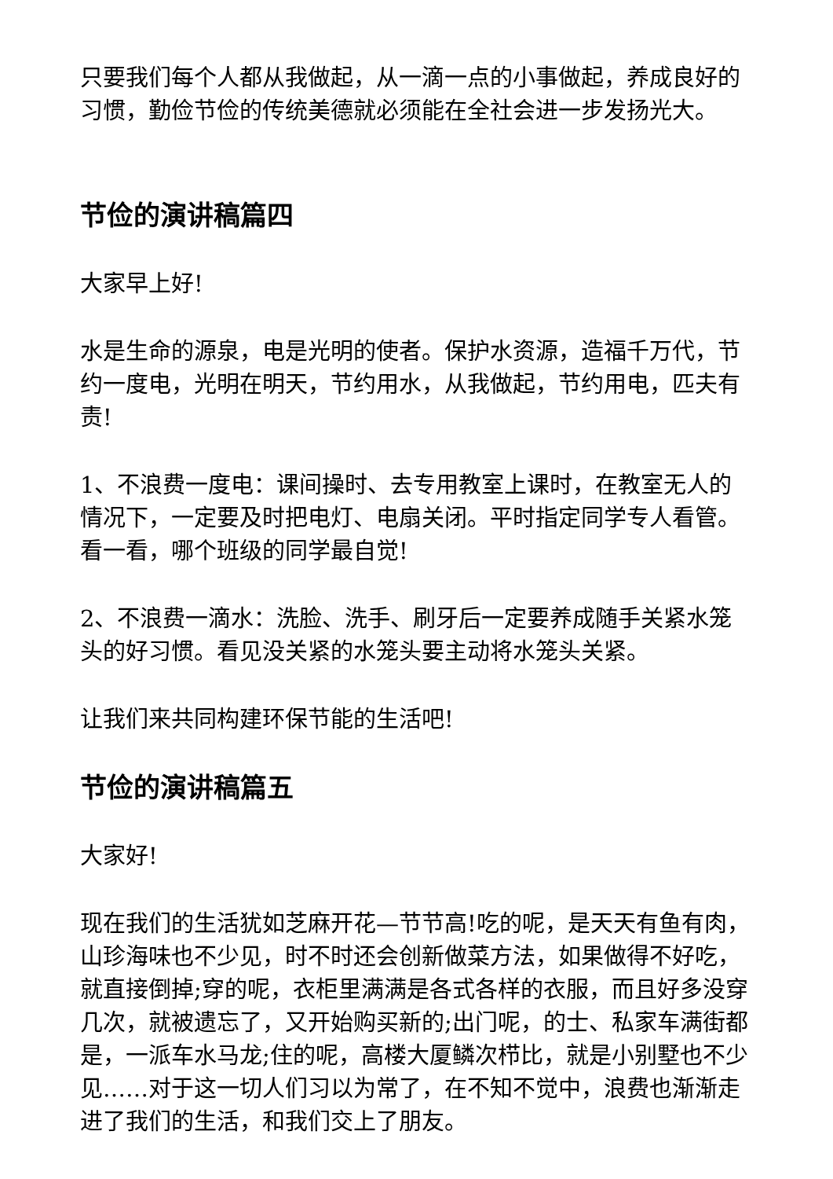只要我们每个人都从我做起，从一滴一点的小事做起，养成良好的习惯，勤俭节俭的传统美德就必须能在全社会进一步发扬光大。
节俭的演讲稿篇四
大家早上好!
水是生命的源泉，电是光明的使者。保护水资源，造福千万代，节约一度电，光明在明天，节约用水，从我做起，节约用电，匹夫有责!
1、不浪费一度电：课间操时、去专用教室上课时，在教室无人的情况下，一定要及时把电灯、电扇关闭。平时指定同学专人看管。看一看，哪个班级的同学最自觉!
2、不浪费一滴水：洗脸、洗手、刷牙后一定要养成随手关紧水笼头的好习惯。看见没关紧的水笼头要主动将水笼头关紧。
让我们来共同构建环保节能的生活吧!
节俭的演讲稿篇五
大家好!
现在我们的生活犹如芝麻开花—节节高!吃的呢，是天天有鱼有肉，山珍海味也不少见，时不时还会创新做菜方法，如果做得不好吃，就直接倒掉;穿的呢，衣柜里满满是各式各样的衣服，而且好多没穿几次，就被遗忘了，又开始购买新的;出门呢，的士、私家车满街都是，一派车水马龙;住的呢，高楼大厦鳞次栉比，就是小别墅也不少见……对于这一切人们习以为常了，在不知不觉中，浪费也渐渐走进了我们的生活，和我们交上了朋友。